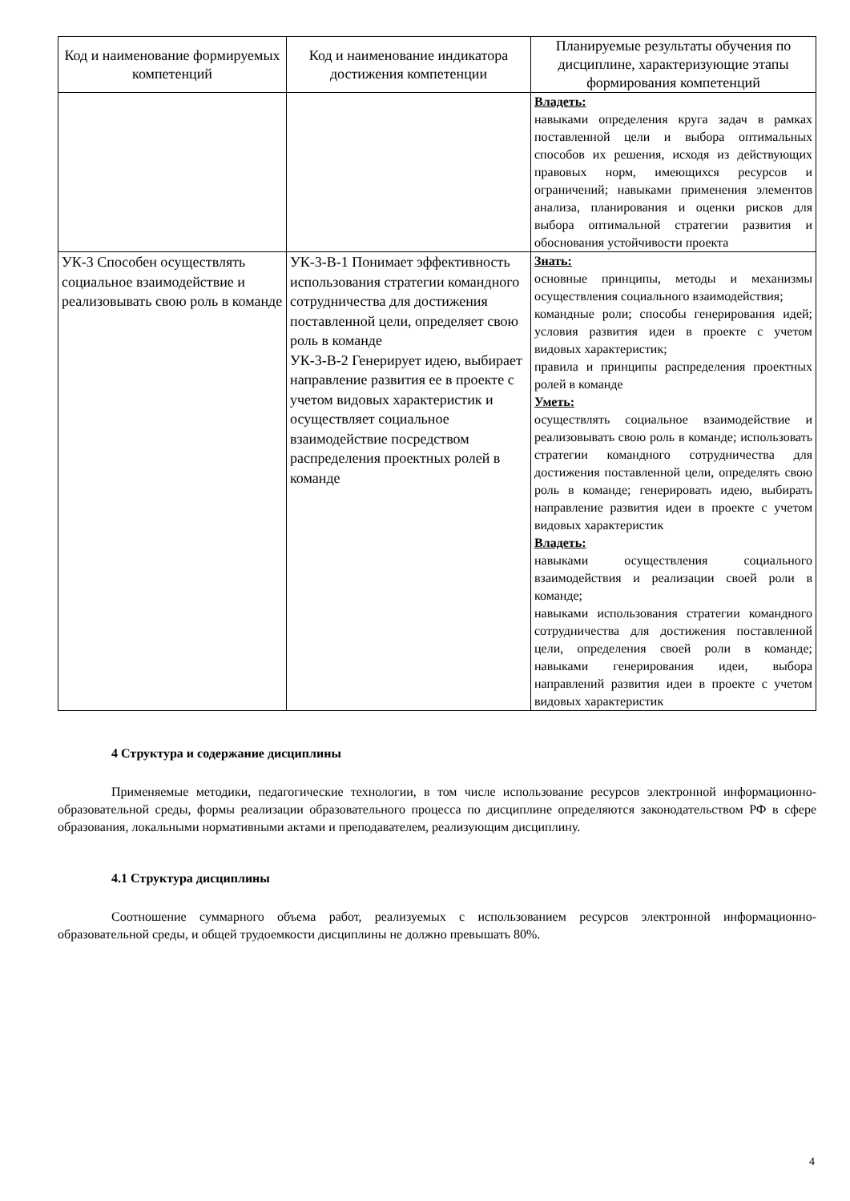| Код и наименование формируемых компетенций | Код и наименование индикатора достижения компетенции | Планируемые результаты обучения по дисциплине, характеризующие этапы формирования компетенций |
| --- | --- | --- |
| | | Владеть: навыками определения круга задач в рамках поставленной цели и выбора оптимальных способов их решения, исходя из действующих правовых норм, имеющихся ресурсов и ограничений; навыками применения элементов анализа, планирования и оценки рисков для выбора оптимальной стратегии развития и обоснования устойчивости проекта |
| УК-3 Способен осуществлять социальное взаимодействие и реализовывать свою роль в команде | УК-3-В-1 Понимает эффективность использования стратегии командного сотрудничества для достижения поставленной цели, определяет свою роль в команде УК-3-В-2 Генерирует идею, выбирает направление развития ее в проекте с учетом видовых характеристик и осуществляет социальное взаимодействие посредством распределения проектных ролей в команде | Знать: основные принципы, методы и механизмы осуществления социального взаимодействия; командные роли; способы генерирования идей; условия развития идеи в проекте с учетом видовых характеристик; правила и принципы распределения проектных ролей в команде Уметь: осуществлять социальное взаимодействие и реализовывать свою роль в команде; использовать стратегии командного сотрудничества для достижения поставленной цели, определять свою роль в команде; генерировать идею, выбирать направление развития идеи в проекте с учетом видовых характеристик Владеть: навыками осуществления социального взаимодействия и реализации своей роли в команде; навыками использования стратегии командного сотрудничества для достижения поставленной цели, определения своей роли в команде; навыками генерирования идеи, выбора направлений развития идеи в проекте с учетом видовых характеристик |
4 Структура и содержание дисциплины
Применяемые методики, педагогические технологии, в том числе использование ресурсов электронной информационно-образовательной среды, формы реализации образовательного процесса по дисциплине определяются законодательством РФ в сфере образования, локальными нормативными актами и преподавателем, реализующим дисциплину.
4.1 Структура дисциплины
Соотношение суммарного объема работ, реализуемых с использованием ресурсов электронной информационно-образовательной среды, и общей трудоемкости дисциплины не должно превышать 80%.
4